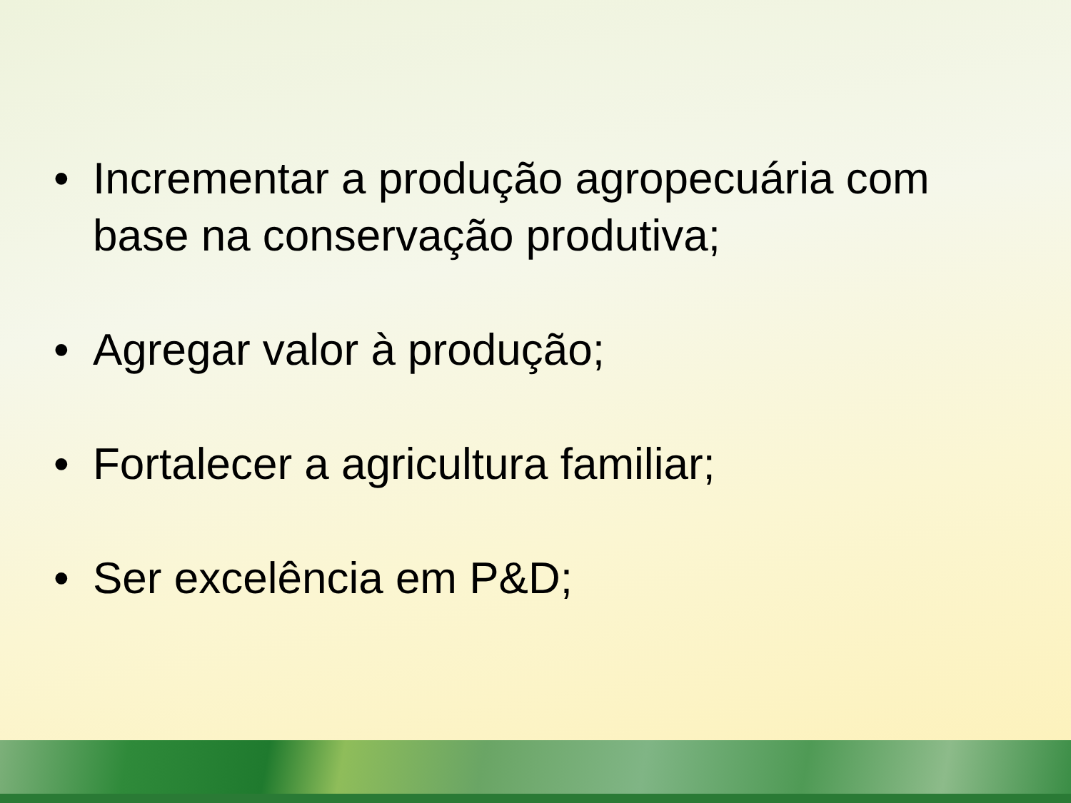• Incrementar a produção agropecuária com base na conservação produtiva;
• Agregar valor à produção;
• Fortalecer a agricultura familiar;
• Ser excelência em P&D;